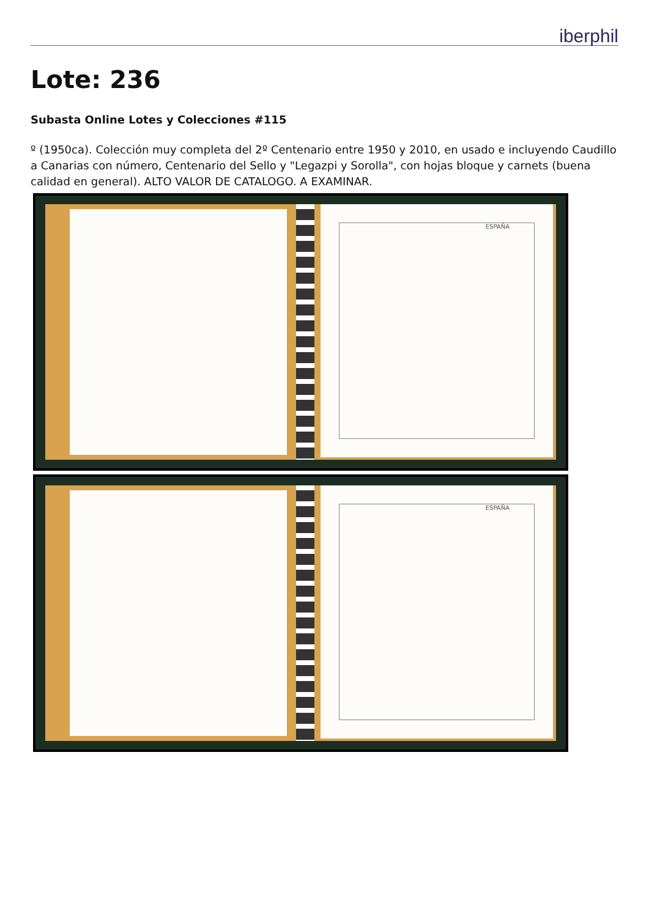iberphil
Lote: 236
Subasta Online Lotes y Colecciones #115
º (1950ca). Colección muy completa del 2º Centenario entre 1950 y 2010, en usado e incluyendo Caudillo a Canarias con número, Centenario del Sello y "Legazpi y Sorolla", con hojas bloque y carnets (buena calidad en general). ALTO VALOR DE CATALOGO. A EXAMINAR.
ESPAÑA
ESPAÑA